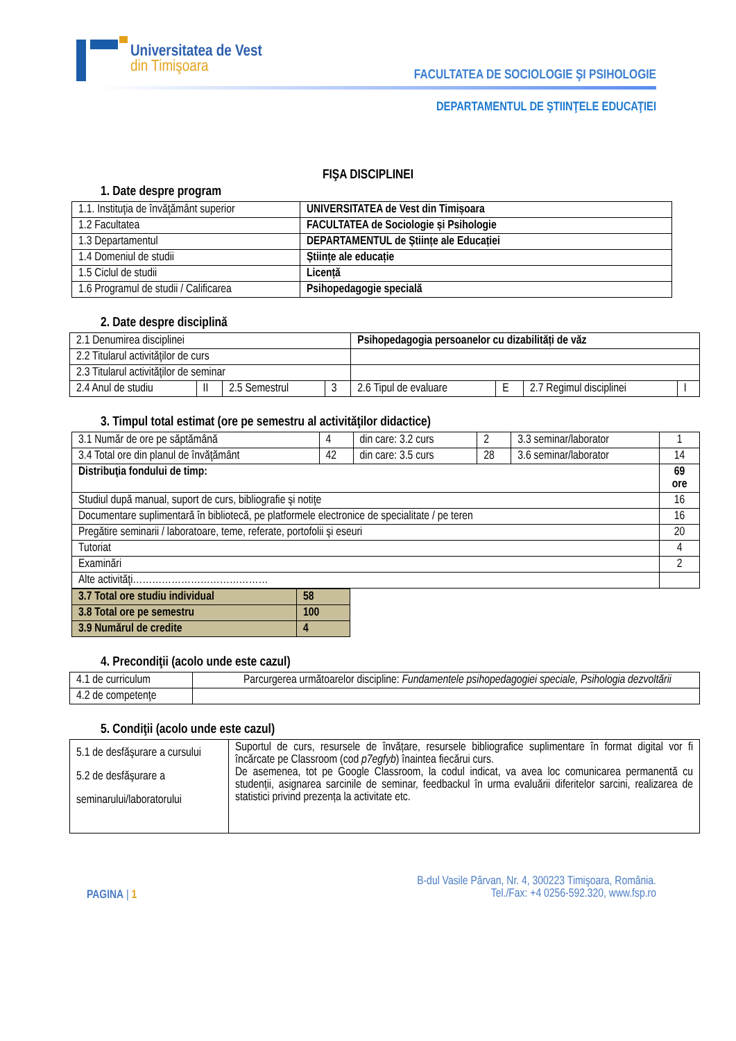Universitatea de Vest
din Timişoara
FACULTATEA DE SOCIOLOGIE ŞI PSIHOLOGIE
DEPARTAMENTUL DE ŞTIINŢELE EDUCAŢIEI
FIŞA DISCIPLINEI
1. Date despre program
| 1.1. Instituţia de învăţământ superior | UNIVERSITATEA de Vest din Timișoara |
| 1.2 Facultatea | FACULTATEA de Sociologie și Psihologie |
| 1.3 Departamentul | DEPARTAMENTUL de Științe ale Educației |
| 1.4 Domeniul de studii | Științe ale educație |
| 1.5 Ciclul de studii | Licență |
| 1.6 Programul de studii / Calificarea | Psihopedagogie specială |
2. Date despre disciplină
| 2.1 Denumirea disciplinei | | | | Psihopedagogia persoanelor cu dizabilități de văz | | | |
| 2.2 Titularul activităţilor de curs | | | | | | | |
| 2.3 Titularul activităţilor de seminar | | | | | | | |
| 2.4 Anul de studiu | II | 2.5 Semestrul | 3 | 2.6 Tipul de evaluare | E | 2.7 Regimul disciplinei | I |
3. Timpul total estimat (ore pe semestru al activităţilor didactice)
| 3.1 Număr de ore pe săptămână | 4 | din care: 3.2 curs | 2 | 3.3 seminar/laborator | 1 |
| 3.4 Total ore din planul de învăţământ | 42 | din care: 3.5 curs | 28 | 3.6 seminar/laborator | 14 |
| Distribuţia fondului de timp: | | | | | 69 ore |
| Studiul după manual, suport de curs, bibliografie şi notiţe | | | | | 16 |
| Documentare suplimentară în bibliotecă, pe platformele electronice de specialitate / pe teren | | | | | 16 |
| Pregătire seminarii / laboratoare, teme, referate, portofolii şi eseuri | | | | | 20 |
| Tutoriat | | | | | 4 |
| Examinări | | | | | 2 |
| Alte activităţi…………………………………… | | | | | |
| 3.7 Total ore studiu individual | 58 |
| 3.8 Total ore pe semestru | 100 |
| 3.9 Numărul de credite | 4 |
4. Precondiţii (acolo unde este cazul)
| 4.1 de curriculum | Parcurgerea următoarelor discipline: Fundamentele psihopedagogiei speciale, Psihologia dezvoltării |
| 4.2 de competenţe | |
5. Condiţii (acolo unde este cazul)
| 5.1 de desfăşurare a cursului 5.2 de desfăşurare a seminarului/laboratorului | Suportul de curs, resursele de învățare, resursele bibliografice suplimentare în format digital vor fi încărcate pe Classroom (cod p7egfyb ) înaintea fiecărui curs. De asemenea, tot pe Google Classroom, la codul indicat, va avea loc comunicarea permanentă cu studenții, asignarea sarcinile de seminar, feedbackul în urma evaluării diferitelor sarcini, realizarea de statistici privind prezența la activitate etc. |
PAGINA | 1
B-dul Vasile Pârvan, Nr. 4, 300223 Timişoara, România.
Tel./Fax: +4 0256-592.320, www.fsp.ro